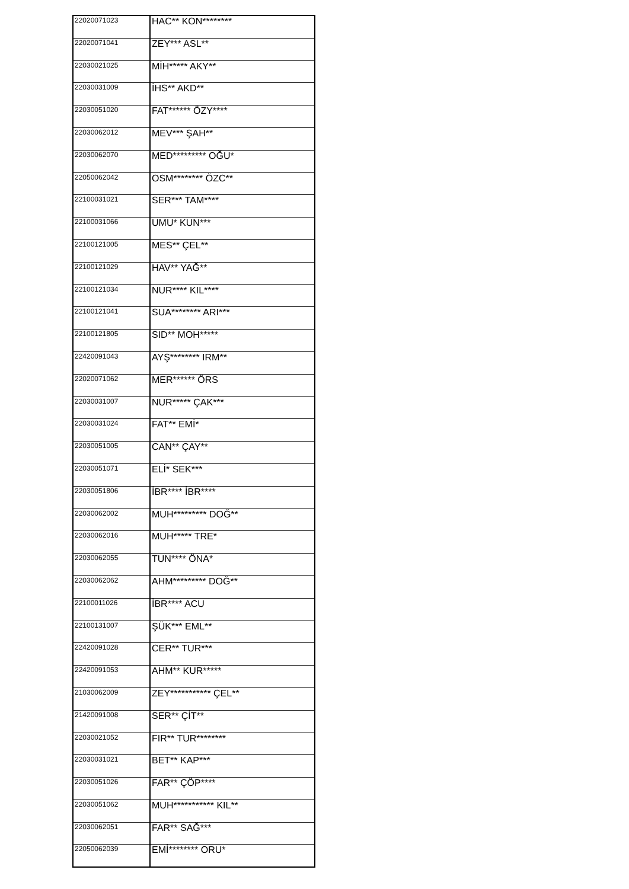| 22020071023 | HAC** KON******** |
| 22020071041 | ZEY*** ASL** |
| 22030021025 | MİH***** AKY** |
| 22030031009 | İHS** AKD** |
| 22030051020 | FAT****** ÖZY**** |
| 22030062012 | MEV*** ŞAH** |
| 22030062070 | MED********* OĞU* |
| 22050062042 | OSM******** ÖZC** |
| 22100031021 | SER*** TAM**** |
| 22100031066 | UMU* KUN*** |
| 22100121005 | MES** ÇEL** |
| 22100121029 | HAV** YAĞ** |
| 22100121034 | NUR**** KIL**** |
| 22100121041 | SUA******** ARI*** |
| 22100121805 | SID** MOH***** |
| 22420091043 | AYŞ******** IRM** |
| 22020071062 | MER****** ÖRS |
| 22030031007 | NUR***** ÇAK*** |
| 22030031024 | FAT** EMİ* |
| 22030051005 | CAN** ÇAY** |
| 22030051071 | ELİ* SEK*** |
| 22030051806 | İBR**** İBR**** |
| 22030062002 | MUH********* DOĞ** |
| 22030062016 | MUH***** TRE* |
| 22030062055 | TUN**** ÖNA* |
| 22030062062 | AHM********* DOĞ** |
| 22100011026 | İBR**** ACU |
| 22100131007 | ŞÜK*** EML** |
| 22420091028 | CER** TUR*** |
| 22420091053 | AHM** KUR***** |
| 21030062009 | ZEY*********** ÇEL** |
| 21420091008 | SER** ÇİT** |
| 22030021052 | FIR** TUR******** |
| 22030031021 | BET** KAP*** |
| 22030051026 | FAR** ÇÖP**** |
| 22030051062 | MUH*********** KIL** |
| 22030062051 | FAR** SAĞ*** |
| 22050062039 | EMİ******** ORU* |